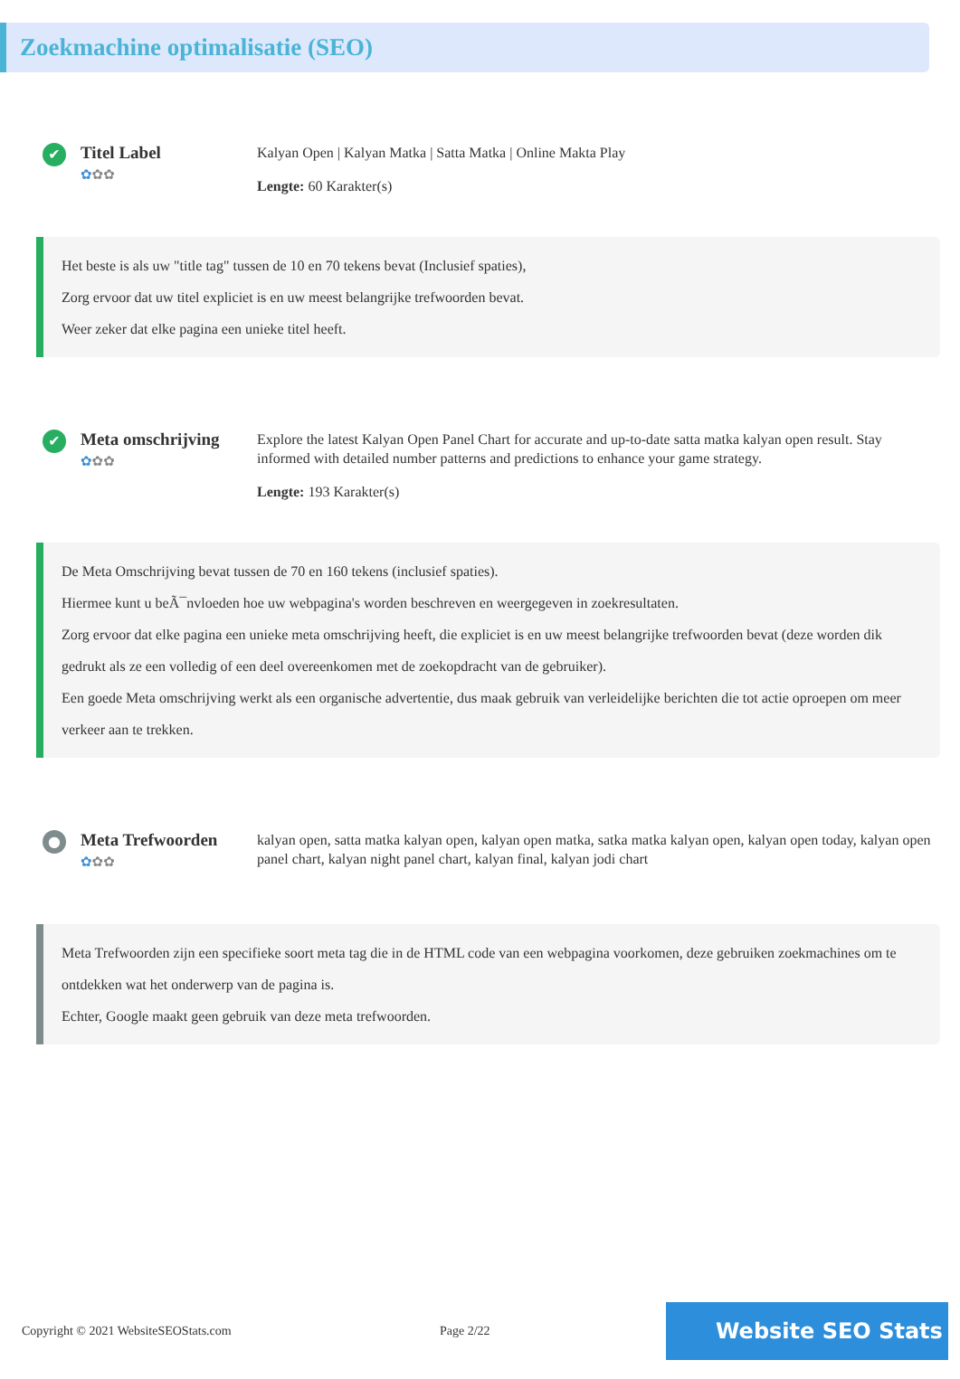Zoekmachine optimalisatie (SEO)
✔
Titel Label
✿✿✿
Kalyan Open | Kalyan Matka | Satta Matka | Online Makta Play
Lengte: 60 Karakter(s)
Het beste is als uw "title tag" tussen de 10 en 70 tekens bevat (Inclusief spaties),
Zorg ervoor dat uw titel expliciet is en uw meest belangrijke trefwoorden bevat.
Weer zeker dat elke pagina een unieke titel heeft.
✔
Meta omschrijving
✿✿✿
Explore the latest Kalyan Open Panel Chart for accurate and up-to-date satta matka kalyan open result. Stay informed with detailed number patterns and predictions to enhance your game strategy.
Lengte: 193 Karakter(s)
De Meta Omschrijving bevat tussen de 70 en 160 tekens (inclusief spaties).
Hiermee kunt u beÃ¯nvloeden hoe uw webpagina's worden beschreven en weergegeven in zoekresultaten.
Zorg ervoor dat elke pagina een unieke meta omschrijving heeft, die expliciet is en uw meest belangrijke trefwoorden bevat (deze worden dik gedrukt als ze een volledig of een deel overeenkomen met de zoekopdracht van de gebruiker).
Een goede Meta omschrijving werkt als een organische advertentie, dus maak gebruik van verleidelijke berichten die tot actie oproepen om meer verkeer aan te trekken.
●
Meta Trefwoorden
✿✿✿
kalyan open, satta matka kalyan open, kalyan open matka, satka matka kalyan open, kalyan open today, kalyan open panel chart, kalyan night panel chart, kalyan final, kalyan jodi chart
Meta Trefwoorden zijn een specifieke soort meta tag die in de HTML code van een webpagina voorkomen, deze gebruiken zoekmachines om te ontdekken wat het onderwerp van de pagina is.
Echter, Google maakt geen gebruik van deze meta trefwoorden.
Copyright © 2021 WebsiteSEOStats.com Page 2/22
Website SEO Stats